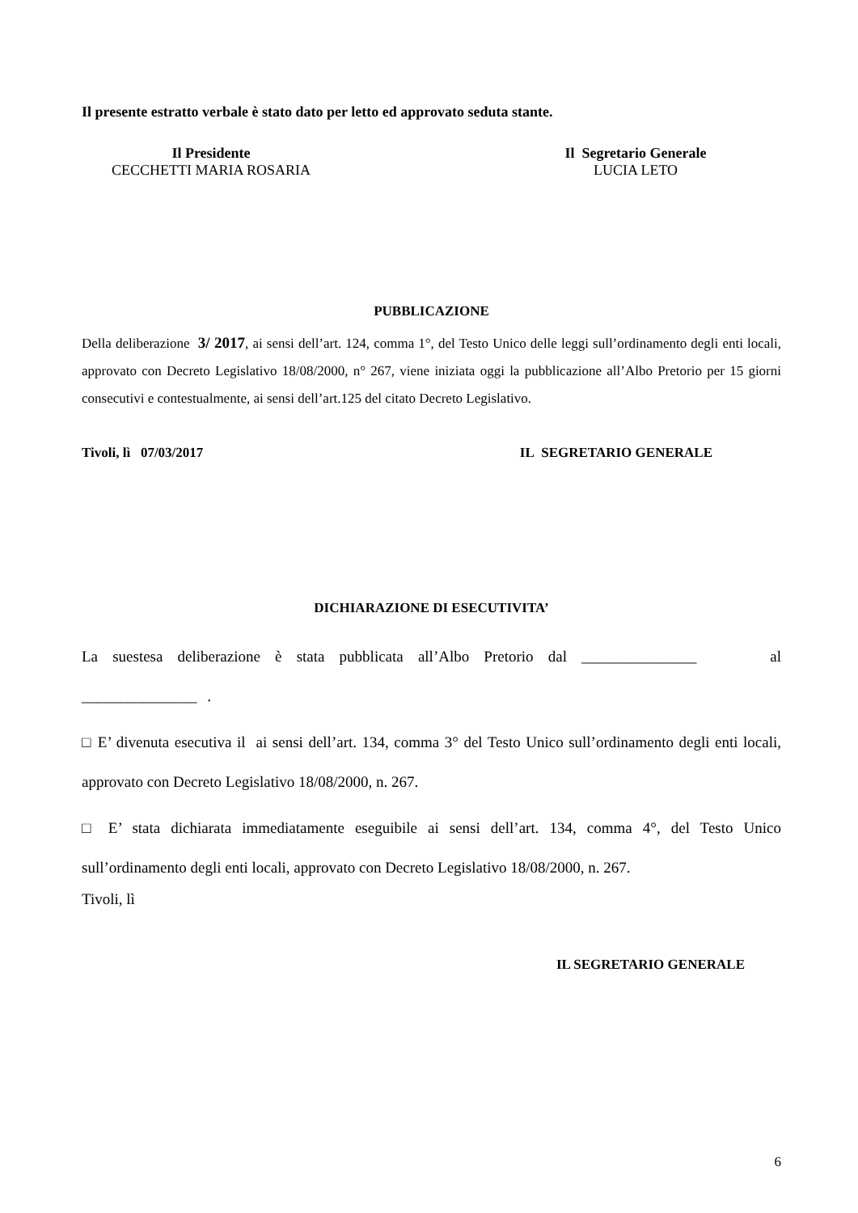Il presente estratto verbale è stato dato per letto ed approvato seduta stante.
Il Presidente
CECCHETTI MARIA ROSARIA
Il Segretario Generale
LUCIA LETO
PUBBLICAZIONE
Della deliberazione 3/ 2017, ai sensi dell’art. 124, comma 1°, del Testo Unico delle leggi sull’ordinamento degli enti locali, approvato con Decreto Legislativo 18/08/2000, n° 267, viene iniziata oggi la pubblicazione all’Albo Pretorio per 15 giorni consecutivi e contestualmente, ai sensi dell’art.125 del citato Decreto Legislativo.
Tivoli, lì 07/03/2017 IL SEGRETARIO GENERALE
DICHIARAZIONE DI ESECUTIVITA’
La suestesa deliberazione è stata pubblicata all’Albo Pretorio dal _______________ al _______________ .
□ E’ divenuta esecutiva il ai sensi dell’art. 134, comma 3° del Testo Unico sull’ordinamento degli enti locali, approvato con Decreto Legislativo 18/08/2000, n. 267.
□ E’ stata dichiarata immediatamente eseguibile ai sensi dell’art. 134, comma 4°, del Testo Unico sull’ordinamento degli enti locali, approvato con Decreto Legislativo 18/08/2000, n. 267.
Tivoli, lì
IL SEGRETARIO GENERALE
6